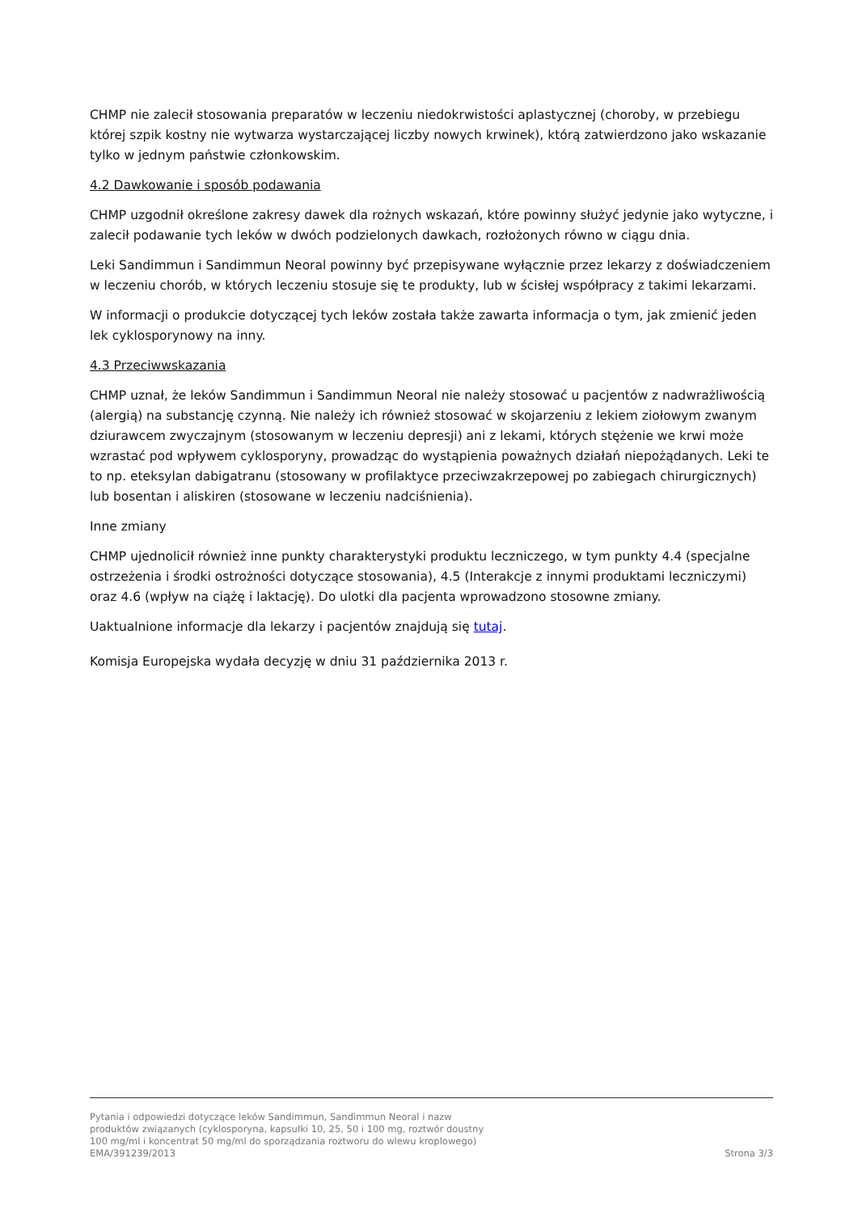CHMP nie zalecił stosowania preparatów w leczeniu niedokrwistości aplastycznej (choroby, w przebiegu której szpik kostny nie wytwarza wystarczającej liczby nowych krwinek), którą zatwierdzono jako wskazanie tylko w jednym państwie członkowskim.
4.2 Dawkowanie i sposób podawania
CHMP uzgodnił określone zakresy dawek dla rożnych wskazań, które powinny służyć jedynie jako wytyczne, i zalecił podawanie tych leków w dwóch podzielonych dawkach, rozłożonych równo w ciągu dnia.
Leki Sandimmun i Sandimmun Neoral powinny być przepisywane wyłącznie przez lekarzy z doświadczeniem w leczeniu chorób, w których leczeniu stosuje się te produkty, lub w ścisłej współpracy z takimi lekarzami.
W informacji o produkcie dotyczącej tych leków została także zawarta informacja o tym, jak zmienić jeden lek cyklosporynowy na inny.
4.3 Przeciwwskazania
CHMP uznał, że leków Sandimmun i Sandimmun Neoral nie należy stosować u pacjentów z nadwrażliwością (alergią) na substancję czynną. Nie należy ich również stosować w skojarzeniu z lekiem ziołowym zwanym dziurawcem zwyczajnym (stosowanym w leczeniu depresji) ani z lekami, których stężenie we krwi może wzrastać pod wpływem cyklosporyny, prowadząc do wystąpienia poważnych działań niepożądanych. Leki te to np. eteksylan dabigatranu (stosowany w profilaktyce przeciwzakrzepowej po zabiegach chirurgicznych) lub bosentan i aliskiren (stosowane w leczeniu nadciśnienia).
Inne zmiany
CHMP ujednolicił również inne punkty charakterystyki produktu leczniczego, w tym punkty 4.4 (specjalne ostrzeżenia i środki ostrożności dotyczące stosowania), 4.5 (Interakcje z innymi produktami leczniczymi) oraz 4.6 (wpływ na ciążę i laktację). Do ulotki dla pacjenta wprowadzono stosowne zmiany.
Uaktualnione informacje dla lekarzy i pacjentów znajdują się tutaj.
Komisja Europejska wydała decyzję w dniu 31 października 2013 r.
Pytania i odpowiedzi dotyczące leków Sandimmun, Sandimmun Neoral i nazw
produktów związanych (cyklosporyna, kapsułki 10, 25, 50 i 100 mg, roztwór doustny
100 mg/ml i koncentrat 50 mg/ml do sporządzania roztworu do wlewu kroplowego)
EMA/391239/2013 Strona 3/3